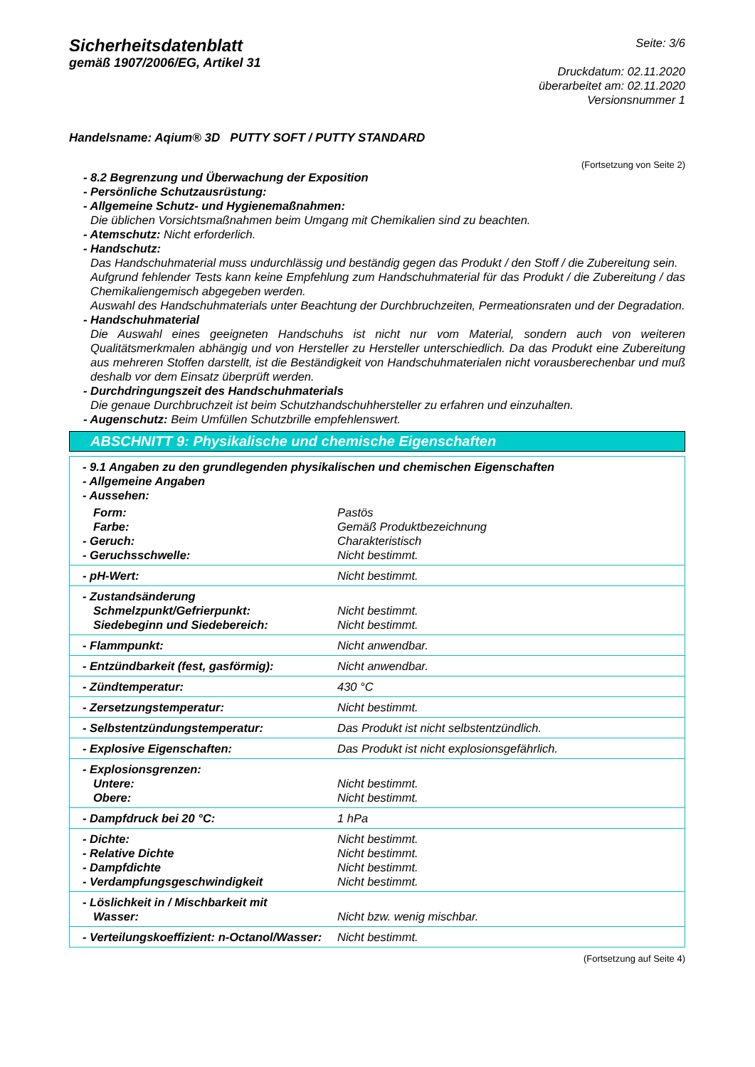Sicherheitsdatenblatt
gemäß 1907/2006/EG, Artikel 31
Seite: 3/6
Druckdatum: 02.11.2020
überarbeitet am: 02.11.2020
Versionsnummer 1
Handelsname: Aqium® 3D PUTTY SOFT / PUTTY STANDARD
(Fortsetzung von Seite 2)
- 8.2 Begrenzung und Überwachung der Exposition
- Persönliche Schutzausrüstung:
- Allgemeine Schutz- und Hygienemaßnahmen:
Die üblichen Vorsichtsmaßnahmen beim Umgang mit Chemikalien sind zu beachten.
- Atemschutz: Nicht erforderlich.
- Handschutz:
Das Handschuhmaterial muss undurchlässig und beständig gegen das Produkt / den Stoff / die Zubereitung sein.
Aufgrund fehlender Tests kann keine Empfehlung zum Handschuhmaterial für das Produkt / die Zubereitung / das Chemikaliengemisch abgegeben werden.
Auswahl des Handschuhmaterials unter Beachtung der Durchbruchzeiten, Permeationsraten und der Degradation.
- Handschuhmaterial
Die Auswahl eines geeigneten Handschuhs ist nicht nur vom Material, sondern auch von weiteren Qualitätsmerkmalen abhängig und von Hersteller zu Hersteller unterschiedlich. Da das Produkt eine Zubereitung aus mehreren Stoffen darstellt, ist die Beständigkeit von Handschuhmaterialen nicht vorausberechenbar und muß deshalb vor dem Einsatz überprüft werden.
- Durchdringungszeit des Handschuhmaterials
Die genaue Durchbruchzeit ist beim Schutzhandschuhhersteller zu erfahren und einzuhalten.
- Augenschutz: Beim Umfüllen Schutzbrille empfehlenswert.
ABSCHNITT 9: Physikalische und chemische Eigenschaften
| - 9.1 Angaben zu den grundlegenden physikalischen und chemischen Eigenschaften - Allgemeine Angaben - Aussehen: | |
| Form: Farbe: - Geruch: - Geruchsschwelle: | Pastös Gemäß Produktbezeichnung Charakteristisch Nicht bestimmt. |
| - pH-Wert: | Nicht bestimmt. |
| - Zustandsänderung Schmelzpunkt/Gefrierpunkt: Siedebeginn und Siedebereich: | Nicht bestimmt. Nicht bestimmt. |
| - Flammpunkt: | Nicht anwendbar. |
| - Entzündbarkeit (fest, gasförmig): | Nicht anwendbar. |
| - Zündtemperatur: | 430 °C |
| - Zersetzungstemperatur: | Nicht bestimmt. |
| - Selbstentzündungstemperatur: | Das Produkt ist nicht selbstentzündlich. |
| - Explosive Eigenschaften: | Das Produkt ist nicht explosionsgefährlich. |
| - Explosionsgrenzen: Untere: Obere: | Nicht bestimmt. Nicht bestimmt. |
| - Dampfdruck bei 20 °C: | 1 hPa |
| - Dichte: - Relative Dichte - Dampfdichte - Verdampfungsgeschwindigkeit | Nicht bestimmt. Nicht bestimmt. Nicht bestimmt. Nicht bestimmt. |
| - Löslichkeit in / Mischbarkeit mit Wasser: | Nicht bzw. wenig mischbar. |
| - Verteilungskoeffizient: n-Octanol/Wasser: | Nicht bestimmt. |
(Fortsetzung auf Seite 4)